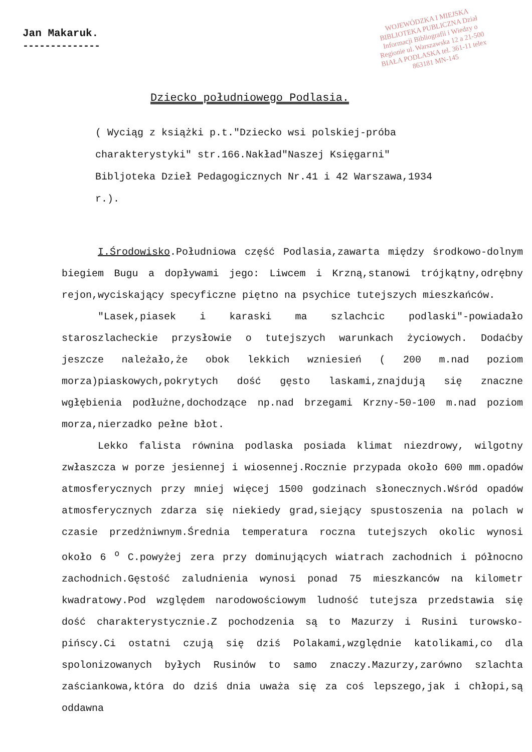WOJEWÓDZKA I MIEJSKA BIBLIOTEKA PUBLICZNA Dział Informacji Bibliografii i Wiedzy o Regionie ul. Warszawska 12 a 21-500 BIAŁA PODLASKA tel. 361-11 telex 863181 MN-145
Jan Makaruk.
--------------
Dziecko południowego Podlasia.
( Wyciąg z książki p.t."Dziecko wsi polskiej-próba charakterystyki" str.166.Nakład"Naszej Księgarni" Bibljoteka Dzieł Pedagogicznych Nr.41 i 42 Warszawa,1934 r.).
I.Środowisko.Południowa część Podlasia,zawarta między środkowo-dolnym biegiem Bugu a dopływami jego: Liwcem i Krzną,stanowi trójkątny,odrębny rejon,wyciskający specyficzne piętno na psychice tutejszych mieszkańców.
"Lasek,piasek i karaski ma szlachcic podlaski"-powiadało staroszlacheckie przysłowie o tutejszych warunkach życiowych. Dodaćby jeszcze należało,że obok lekkich wzniesień ( 200 m.nad poziom morza)piaskowych,pokrytych dość gęsto laskami,znajdują się znaczne wgłębienia podłużne,dochodzące np.nad brzegami Krzny-50-100 m.nad poziom morza,nierzadko pełne błot.
Lekko falista równina podlaska posiada klimat niezdrowy, wilgotny zwłaszcza w porze jesiennej i wiosennej.Rocznie przypada około 600 mm.opadów atmosferycznych przy mniej więcej 1500 godzinach słonecznych.Wśród opadów atmosferycznych zdarza się niekiedy grad,siejący spustoszenia na polach w czasie przedżniwnym.Średnia temperatura roczna tutejszych okolic wynosi około 6 <sup>o</sup> C.powyżej zera przy dominujących wiatrach zachodnich i północno zachodnich.Gęstość zaludnienia wynosi ponad 75 mieszkanców na kilometr kwadratowy.Pod względem narodowościowym ludność tutejsza przedstawia się dość charakterystycznie.Z pochodzenia są to Mazurzy i Rusini turowsko-pińscy.Ci ostatni czują się dziś Polakami,względnie katolikami,co dla spolonizowanych byłych Rusinów to samo znaczy.Mazurzy,zarówno szlachta zaściankowa,która do dziś dnia uważa się za coś lepszego,jak i chłopi,są oddawna